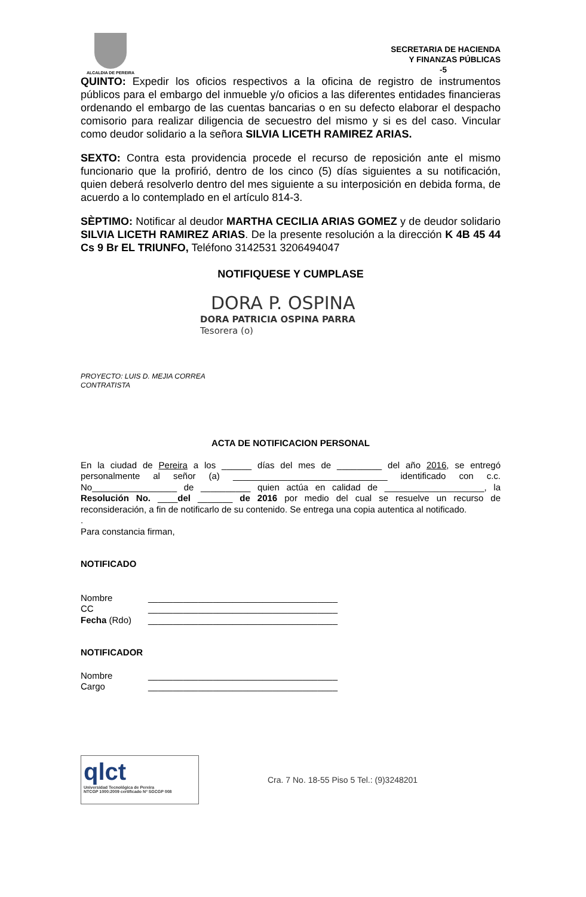ALCALDIA DE PEREIRA
SECRETARIA DE HACIENDA
Y FINANZAS PÚBLICAS
-5
QUINTO: Expedir los oficios respectivos a la oficina de registro de instrumentos públicos para el embargo del inmueble y/o oficios a las diferentes entidades financieras ordenando el embargo de las cuentas bancarias o en su defecto elaborar el despacho comisorio para realizar diligencia de secuestro del mismo y si es del caso. Vincular como deudor solidario a la señora SILVIA LICETH RAMIREZ ARIAS.
SEXTO: Contra esta providencia procede el recurso de reposición ante el mismo funcionario que la profirió, dentro de los cinco (5) días siguientes a su notificación, quien deberá resolverlo dentro del mes siguiente a su interposición en debida forma, de acuerdo a lo contemplado en el artículo 814-3.
SÈPTIMO: Notificar al deudor MARTHA CECILIA ARIAS GOMEZ y de deudor solidario SILVIA LICETH RAMIREZ ARIAS. De la presente resolución a la dirección K 4B 45 44 Cs 9 Br EL TRIUNFO, Teléfono 3142531 3206494047
NOTIFIQUESE Y CUMPLASE
DORA P. OSPINA
DORA PATRICIA OSPINA PARRA
Tesorera (o)
PROYECTO: LUIS D. MEJIA CORREA
CONTRATISTA
ACTA DE NOTIFICACION PERSONAL
En la ciudad de Pereira a los ______ días del mes de _________ del año 2016, se entregó personalmente al señor (a) _______________________________ identificado con c.c. No_________________ de __________ quien actúa en calidad de ____________________, la Resolución No. ____del _______ de 2016 por medio del cual se resuelve un recurso de reconsideración, a fin de notificarlo de su contenido. Se entrega una copia autentica al notificado.
.
Para constancia firman,
NOTIFICADO
Nombre ______________________________________
CC ______________________________________
Fecha (Rdo) ______________________________________
NOTIFICADOR
Nombre ______________________________________
Cargo ______________________________________
qlct
Universidad Tecnológica de Pereira
NTCGP 1000:2009 certificado Nº SGCGP 008
Cra. 7 No. 18-55 Piso 5 Tel.: (9)3248201